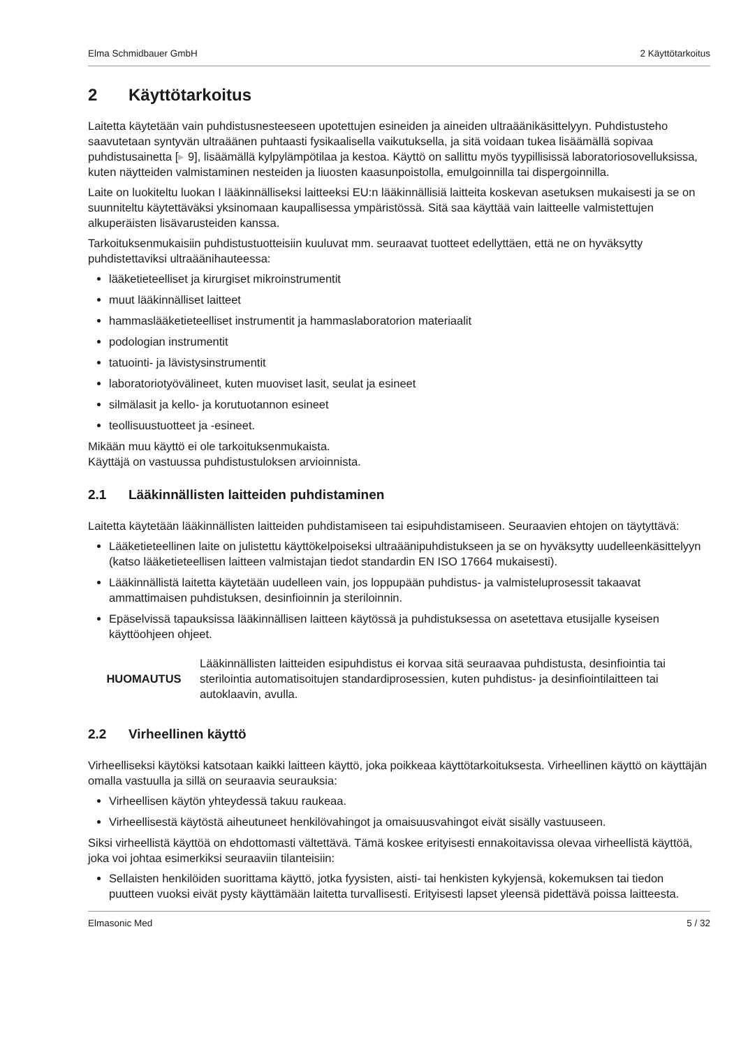Elma Schmidbauer GmbH 2 Käyttötarkoitus
2 Käyttötarkoitus
Laitetta käytetään vain puhdistusnesteeseen upotettujen esineiden ja aineiden ultraäänikäsittelyyn. Puhdistusteho saavutetaan syntyvän ultraäänen puhtaasti fysikaalisella vaikutuksella, ja sitä voidaan tukea lisäämällä sopivaa puhdistusainetta [▸ 9], lisäämällä kylpylämpötilaa ja kestoa. Käyttö on sallittu myös tyypillisissä laboratoriosovelluksissa, kuten näytteiden valmistaminen nesteiden ja liuosten kaasunpoistolla, emulgoinnilla tai dispergoinnilla.
Laite on luokiteltu luokan I lääkinnälliseksi laitteeksi EU:n lääkinnällisiä laitteita koskevan asetuksen mukaisesti ja se on suunniteltu käytettäväksi yksinomaan kaupallisessa ympäristössä. Sitä saa käyttää vain laitteelle valmistettujen alkuperäisten lisävarusteiden kanssa.
Tarkoituksenmukaisiin puhdistustuotteisiin kuuluvat mm. seuraavat tuotteet edellyttäen, että ne on hyväksytty puhdistettaviksi ultraäänihauteessa:
lääketieteelliset ja kirurgiset mikroinstrumentit
muut lääkinnälliset laitteet
hammaslääketieteelliset instrumentit ja hammaslaboratorion materiaalit
podologian instrumentit
tatuointi- ja lävistysinstrumentit
laboratoriotyövälineet, kuten muoviset lasit, seulat ja esineet
silmälasit ja kello- ja korutuotannon esineet
teollisuustuotteet ja -esineet.
Mikään muu käyttö ei ole tarkoituksenmukaista.
Käyttäjä on vastuussa puhdistustuloksen arvioinnista.
2.1 Lääkinnällisten laitteiden puhdistaminen
Laitetta käytetään lääkinnällisten laitteiden puhdistamiseen tai esipuhdistamiseen. Seuraavien ehtojen on täytyttävä:
Lääketieteellinen laite on julistettu käyttökelpoiseksi ultraäänipuhdistukseen ja se on hyväksytty uudelleenkäsittelyyn (katso lääketieteellisen laitteen valmistajan tiedot standardin EN ISO 17664 mukaisesti).
Lääkinnällistä laitetta käytetään uudelleen vain, jos loppupään puhdistus- ja valmisteluprosessit takaavat ammattimaisen puhdistuksen, desinfioinnin ja steriloinnin.
Epäselvissä tapauksissa lääkinnällisen laitteen käytössä ja puhdistuksessa on asetettava etusijalle kyseisen käyttöohjeen ohjeet.
HUOMAUTUS
Lääkinnällisten laitteiden esipuhdistus ei korvaa sitä seuraavaa puhdistusta, desinfiointia tai sterilointia automatisoitujen standardiprosessien, kuten puhdistus- ja desinfiointilaitteen tai autoklaavin, avulla.
2.2 Virheellinen käyttö
Virheelliseksi käytöksi katsotaan kaikki laitteen käyttö, joka poikkeaa käyttötarkoituksesta. Virheellinen käyttö on käyttäjän omalla vastuulla ja sillä on seuraavia seurauksia:
Virheellisen käytön yhteydessä takuu raukeaa.
Virheellisestä käytöstä aiheutuneet henkilövahingot ja omaisuusvahingot eivät sisälly vastuuseen.
Siksi virheellistä käyttöä on ehdottomasti vältettävä. Tämä koskee erityisesti ennakoitavissa olevaa virheellistä käyttöä, joka voi johtaa esimerkiksi seuraaviin tilanteisiin:
Sellaisten henkilöiden suorittama käyttö, jotka fyysisten, aisti- tai henkisten kykyjensä, kokemuksen tai tiedon puutteen vuoksi eivät pysty käyttämään laitetta turvallisesti. Erityisesti lapset yleensä pidettävä poissa laitteesta.
Elmasonic Med 5 / 32